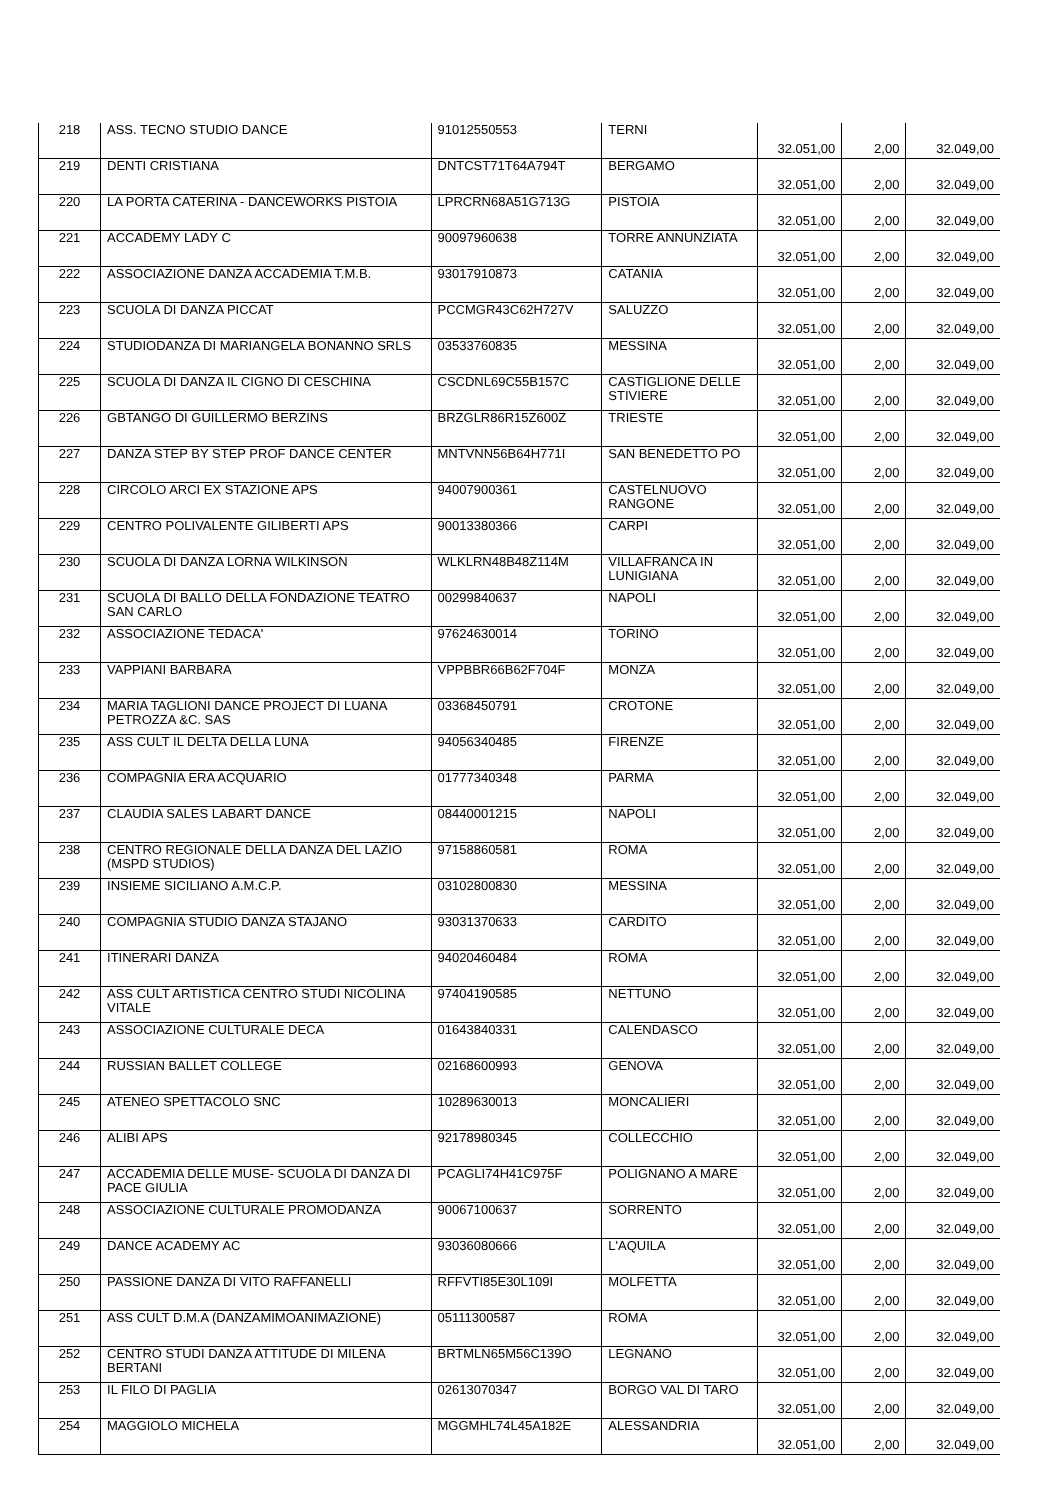| 218 | ASS. TECNO STUDIO DANCE | 91012550553 | TERNI | 32.051,00 | 2,00 | 32.049,00 |
| 219 | DENTI CRISTIANA | DNTCST71T64A794T | BERGAMO | 32.051,00 | 2,00 | 32.049,00 |
| 220 | LA PORTA CATERINA - DANCEWORKS PISTOIA | LPRCRN68A51G713G | PISTOIA | 32.051,00 | 2,00 | 32.049,00 |
| 221 | ACCADEMY LADY C | 90097960638 | TORRE ANNUNZIATA | 32.051,00 | 2,00 | 32.049,00 |
| 222 | ASSOCIAZIONE DANZA ACCADEMIA T.M.B. | 93017910873 | CATANIA | 32.051,00 | 2,00 | 32.049,00 |
| 223 | SCUOLA DI DANZA PICCAT | PCCMGR43C62H727V | SALUZZO | 32.051,00 | 2,00 | 32.049,00 |
| 224 | STUDIODANZA DI MARIANGELA BONANNO SRLS | 03533760835 | MESSINA | 32.051,00 | 2,00 | 32.049,00 |
| 225 | SCUOLA DI DANZA IL CIGNO DI CESCHINA | CSCDNL69C55B157C | CASTIGLIONE DELLE STIVIERE | 32.051,00 | 2,00 | 32.049,00 |
| 226 | GBTANGO DI GUILLERMO BERZINS | BRZGLR86R15Z600Z | TRIESTE | 32.051,00 | 2,00 | 32.049,00 |
| 227 | DANZA STEP BY STEP PROF DANCE CENTER | MNTVNN56B64H771I | SAN BENEDETTO PO | 32.051,00 | 2,00 | 32.049,00 |
| 228 | CIRCOLO ARCI EX STAZIONE APS | 94007900361 | CASTELNUOVO RANGONE | 32.051,00 | 2,00 | 32.049,00 |
| 229 | CENTRO POLIVALENTE GILIBERTI APS | 90013380366 | CARPI | 32.051,00 | 2,00 | 32.049,00 |
| 230 | SCUOLA DI DANZA LORNA WILKINSON | WLKLRN48B48Z114M | VILLAFRANCA IN LUNIGIANA | 32.051,00 | 2,00 | 32.049,00 |
| 231 | SCUOLA DI BALLO DELLA FONDAZIONE TEATRO SAN CARLO | 00299840637 | NAPOLI | 32.051,00 | 2,00 | 32.049,00 |
| 232 | ASSOCIAZIONE TEDACA' | 97624630014 | TORINO | 32.051,00 | 2,00 | 32.049,00 |
| 233 | VAPPIANI BARBARA | VPPBBR66B62F704F | MONZA | 32.051,00 | 2,00 | 32.049,00 |
| 234 | MARIA TAGLIONI DANCE PROJECT DI LUANA PETROZZA &C. SAS | 03368450791 | CROTONE | 32.051,00 | 2,00 | 32.049,00 |
| 235 | ASS CULT IL DELTA DELLA LUNA | 94056340485 | FIRENZE | 32.051,00 | 2,00 | 32.049,00 |
| 236 | COMPAGNIA ERA ACQUARIO | 01777340348 | PARMA | 32.051,00 | 2,00 | 32.049,00 |
| 237 | CLAUDIA SALES LABART DANCE | 08440001215 | NAPOLI | 32.051,00 | 2,00 | 32.049,00 |
| 238 | CENTRO REGIONALE DELLA DANZA DEL LAZIO (MSPD STUDIOS) | 97158860581 | ROMA | 32.051,00 | 2,00 | 32.049,00 |
| 239 | INSIEME SICILIANO A.M.C.P. | 03102800830 | MESSINA | 32.051,00 | 2,00 | 32.049,00 |
| 240 | COMPAGNIA STUDIO DANZA STAJANO | 93031370633 | CARDITO | 32.051,00 | 2,00 | 32.049,00 |
| 241 | ITINERARI DANZA | 94020460484 | ROMA | 32.051,00 | 2,00 | 32.049,00 |
| 242 | ASS CULT ARTISTICA CENTRO STUDI NICOLINA VITALE | 97404190585 | NETTUNO | 32.051,00 | 2,00 | 32.049,00 |
| 243 | ASSOCIAZIONE CULTURALE DECA | 01643840331 | CALENDASCO | 32.051,00 | 2,00 | 32.049,00 |
| 244 | RUSSIAN BALLET COLLEGE | 02168600993 | GENOVA | 32.051,00 | 2,00 | 32.049,00 |
| 245 | ATENEO SPETTACOLO SNC | 10289630013 | MONCALIERI | 32.051,00 | 2,00 | 32.049,00 |
| 246 | ALIBI APS | 92178980345 | COLLECCHIO | 32.051,00 | 2,00 | 32.049,00 |
| 247 | ACCADEMIA DELLE MUSE- SCUOLA DI DANZA DI PACE GIULIA | PCAGLI74H41C975F | POLIGNANO A MARE | 32.051,00 | 2,00 | 32.049,00 |
| 248 | ASSOCIAZIONE CULTURALE PROMODANZA | 90067100637 | SORRENTO | 32.051,00 | 2,00 | 32.049,00 |
| 249 | DANCE ACADEMY AC | 93036080666 | L'AQUILA | 32.051,00 | 2,00 | 32.049,00 |
| 250 | PASSIONE DANZA DI VITO RAFFANELLI | RFFVTI85E30L109I | MOLFETTA | 32.051,00 | 2,00 | 32.049,00 |
| 251 | ASS CULT D.M.A (DANZAMIMOANIMAZIONE) | 05111300587 | ROMA | 32.051,00 | 2,00 | 32.049,00 |
| 252 | CENTRO STUDI DANZA ATTITUDE DI MILENA BERTANI | BRTMLN65M56C139O | LEGNANO | 32.051,00 | 2,00 | 32.049,00 |
| 253 | IL FILO DI PAGLIA | 02613070347 | BORGO VAL DI TARO | 32.051,00 | 2,00 | 32.049,00 |
| 254 | MAGGIOLO MICHELA | MGGMHL74L45A182E | ALESSANDRIA | 32.051,00 | 2,00 | 32.049,00 |